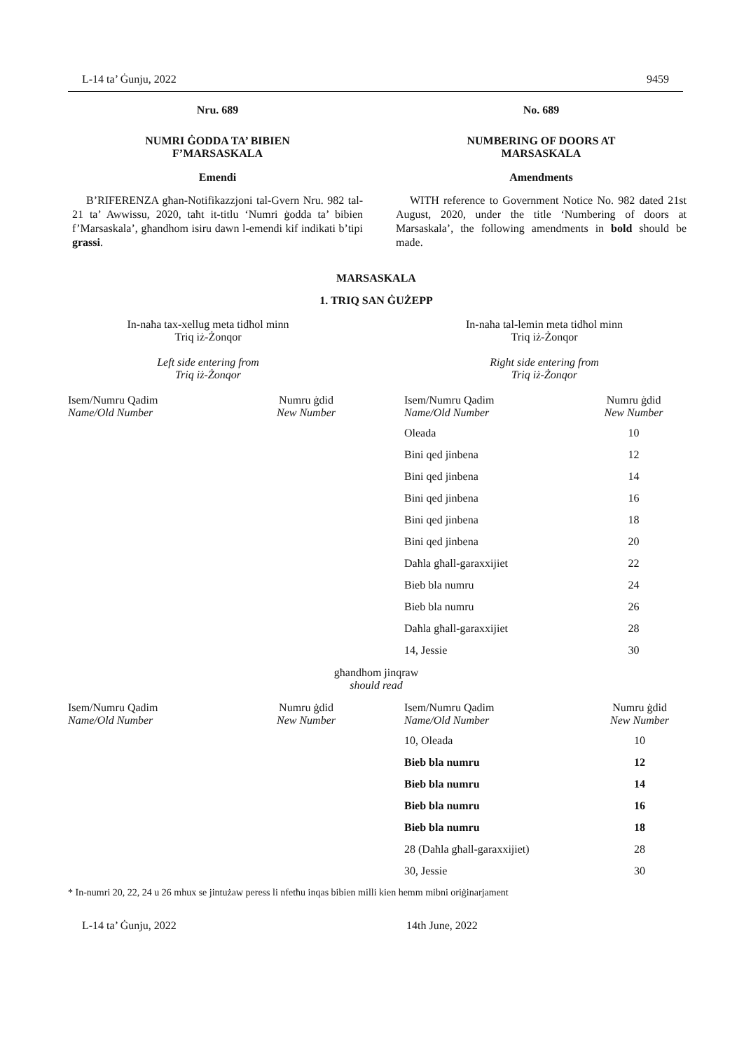L-14 ta’ Ġunju, 2022 9459
Nru. 689
NUMRI ĠODDA TA’ BIBIEN
F’MARSASKALA
Emendi
B’RIFERENZA għan-Notifikazzjoni tal-Gvern Nru. 982 tal-21 ta’ Awwissu, 2020, taħt it-titlu ‘Numri ġodda ta’ bibien f’Marsaskala’, għandhom isiru dawn l-emendi kif indikati b’tipi grassi.
No. 689
NUMBERING OF DOORS AT
MARSASKALA
Amendments
WITH reference to Government Notice No. 982 dated 21st August, 2020, under the title ‘Numbering of doors at Marsaskala’, the following amendments in bold should be made.
MARSASKALA
1. TRIQ SAN ĠUŻEPP
In-naħa tax-xellug meta tidħol minn
Triq iż-Żonqor
Left side entering from
Triq iż-Żonqor
In-naħa tal-lemin meta tidħol minn
Triq iż-Żonqor
Right side entering from
Triq iż-Żonqor
| Isem/Numru Qadim Name/Old Number | Numru ġdid New Number | | Isem/Numru Qadim Name/Old Number | Numru ġdid New Number |
| | | | Oleada | 10 |
| | | | Bini qed jinbena | 12 |
| | | | Bini qed jinbena | 14 |
| | | | Bini qed jinbena | 16 |
| | | | Bini qed jinbena | 18 |
| | | | Bini qed jinbena | 20 |
| | | | Daħla għall-garaxxijiet | 22 |
| | | | Bieb bla numru | 24 |
| | | | Bieb bla numru | 26 |
| | | | Daħla għall-garaxxijiet | 28 |
| | | | 14, Jessie | 30 |
għandhom jinqraw
should read
| Isem/Numru Qadim Name/Old Number | Numru ġdid New Number | | Isem/Numru Qadim Name/Old Number | Numru ġdid New Number |
| | | | 10, Oleada | 10 |
| | | | Bieb bla numru | 12 |
| | | | Bieb bla numru | 14 |
| | | | Bieb bla numru | 16 |
| | | | Bieb bla numru | 18 |
| | | | 28 (Daħla għall-garaxxijiet) | 28 |
| | | | 30, Jessie | 30 |
* In-numri 20, 22, 24 u 26 mhux se jintużaw peress li nfetħu inqas bibien milli kien hemm mibni oriġinarjament
L-14 ta’ Ġunju, 2022 14th June, 2022